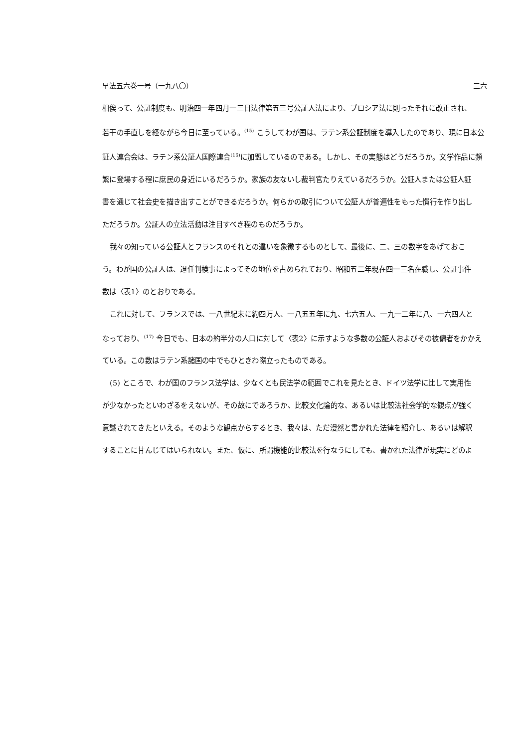早法五六巻一号（一九八〇） 三六
相俟って、公証制度も、明治四一年四月一三日法律第五三号公証人法により、プロシア法に則ったそれに改正され、
若干の手直しを経ながら今日に至っている。<sup>(15)</sup> こうしてわが国は、ラテン系公証制度を導入したのであり、現に日本公
証人連合会は、ラテン系公証人国際連合<sup>(16)</sup>に加盟しているのである。しかし、その実態はどうだろうか。文学作品に頻
繁に登場する程に庶民の身近にいるだろうか。家族の友ないし裁判官たりえているだろうか。公証人または公証人証
書を通じて社会史を描き出すことができるだろうか。何らかの取引について公証人が普遍性をもった慣行を作り出し
ただろうか。公証人の立法活動は注目すべき程のものだろうか。
我々の知っている公証人とフランスのそれとの違いを象徴するものとして、最後に、二、三の数字をあげておこ
う。わが国の公証人は、退任判検事によってその地位を占められており、昭和五二年現在四一三名在職し、公証事件
数は〈表1〉のとおりである。
これに対して、フランスでは、一八世紀末に約四万人、一八五五年に九、七六五人、一九一二年に八、一六四人と
なっており、<sup>(17)</sup> 今日でも、日本の約半分の人口に対して〈表2〉に示すような多数の公証人およびその被傭者をかかえ
ている。この数はラテン系諸国の中でもひときわ際立ったものである。
(5) ところで、わが国のフランス法学は、少なくとも民法学の範囲でこれを見たとき、ドイツ法学に比して実用性
が少なかったといわざるをえないが、その故にであろうか、比較文化論的な、あるいは比較法社会学的な観点が強く
意識されてきたといえる。そのような観点からするとき、我々は、ただ漫然と書かれた法律を紹介し、あるいは解釈
することに甘んじてはいられない。また、仮に、所謂機能的比較法を行なうにしても、書かれた法律が現実にどのよ